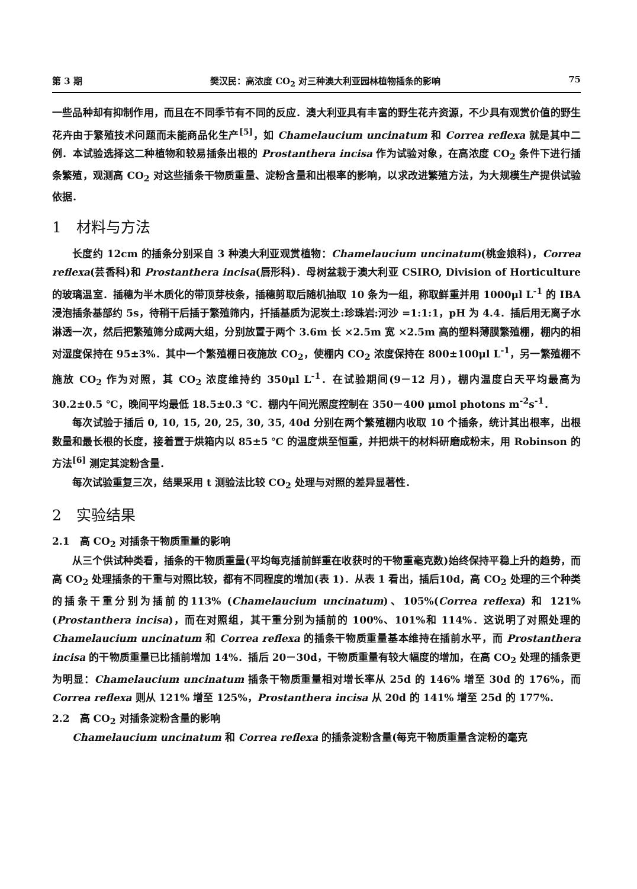第 3 期 樊汉民：高浓度 CO<sub>2</sub> 对三种澳大利亚园林植物插条的影响 75
一些品种却有抑制作用，而且在不同季节有不同的反应．澳大利亚具有丰富的野生花卉资源，不少具有观赏价值的野生花卉由于繁殖技术问题而未能商品化生产<sup>[5]</sup>，如 Chamelaucium uncinatum 和 Correa reflexa 就是其中二例．本试验选择这二种植物和较易插条出根的 Prostanthera incisa 作为试验对象，在高浓度 CO<sub>2</sub> 条件下进行插条繁殖，观测高 CO<sub>2</sub> 对这些插条干物质重量、淀粉含量和出根率的影响，以求改进繁殖方法，为大规模生产提供试验依据．
1　材料与方法
长度约 12cm 的插条分别采自 3 种澳大利亚观赏植物：Chamelaucium uncinatum(桃金娘科)，Correa reflexa(芸香科)和 Prostanthera incisa(唇形科)．母树盆栽于澳大利亚 CSIRO, Division of Horticulture 的玻璃温室．插穗为半木质化的带顶芽枝条，插穗剪取后随机抽取 10 条为一组，称取鲜重并用 1000μl L<sup>-1</sup> 的 IBA 浸泡插条基部约 5s，待稍干后插于繁殖筛内，扦插基质为泥炭土:珍珠岩:河沙 =1:1:1，pH 为 4.4．插后用无离子水淋透一次，然后把繁殖筛分成两大组，分别放置于两个 3.6m 长 ×2.5m 宽 ×2.5m 高的塑料薄膜繁殖棚，棚内的相对湿度保持在 95±3%．其中一个繁殖棚日夜施放 CO<sub>2</sub>，使棚内 CO<sub>2</sub> 浓度保持在 800±100μl L<sup>-1</sup>，另一繁殖棚不施放 CO<sub>2</sub> 作为对照，其 CO<sub>2</sub> 浓度维持约 350μl L<sup>-1</sup>．在试验期间(9－12 月)，棚内温度白天平均最高为 30.2±0.5 ℃，晚间平均最低 18.5±0.3 ℃．棚内午间光照度控制在 350－400 μmol photons m<sup>-2</sup>s<sup>-1</sup>．
每次试验于插后 0, 10, 15, 20, 25, 30, 35, 40d 分别在两个繁殖棚内收取 10 个插条，统计其出根率，出根数量和最长根的长度，接着置于烘箱内以 85±5 ℃ 的温度烘至恒重，并把烘干的材料研磨成粉末，用 Robinson 的方法<sup>[6]</sup> 测定其淀粉含量．
每次试验重复三次，结果采用 t 测验法比较 CO<sub>2</sub> 处理与对照的差异显著性．
2　实验结果
2.1　高 CO<sub>2</sub> 对插条干物质重量的影响
从三个供试种类看，插条的干物质重量(平均每克插前鲜重在收获时的干物重毫克数)始终保持平稳上升的趋势，而高 CO<sub>2</sub> 处理插条的干重与对照比较，都有不同程度的增加(表 1)．从表 1 看出，插后10d，高 CO<sub>2</sub> 处理的三个种类的插条干重分别为插前的113% (Chamelaucium uncinatum)、105%(Correa reflexa) 和 121%(Prostanthera incisa)，而在对照组，其干重分别为插前的 100%、101%和 114%．这说明了对照处理的 Chamelaucium uncinatum 和 Correa reflexa 的插条干物质重量基本维持在插前水平，而 Prostanthera incisa 的干物质重量已比插前增加 14%．插后 20－30d，干物质重量有较大幅度的增加，在高 CO<sub>2</sub> 处理的插条更为明显：Chamelaucium uncinatum 插条干物质重量相对增长率从 25d 的 146% 增至 30d 的 176%，而 Correa reflexa 则从 121% 增至 125%，Prostanthera incisa 从 20d 的 141% 增至 25d 的 177%．
2.2　高 CO<sub>2</sub> 对插条淀粉含量的影响
Chamelaucium uncinatum 和 Correa reflexa 的插条淀粉含量(每克干物质重量含淀粉的毫克